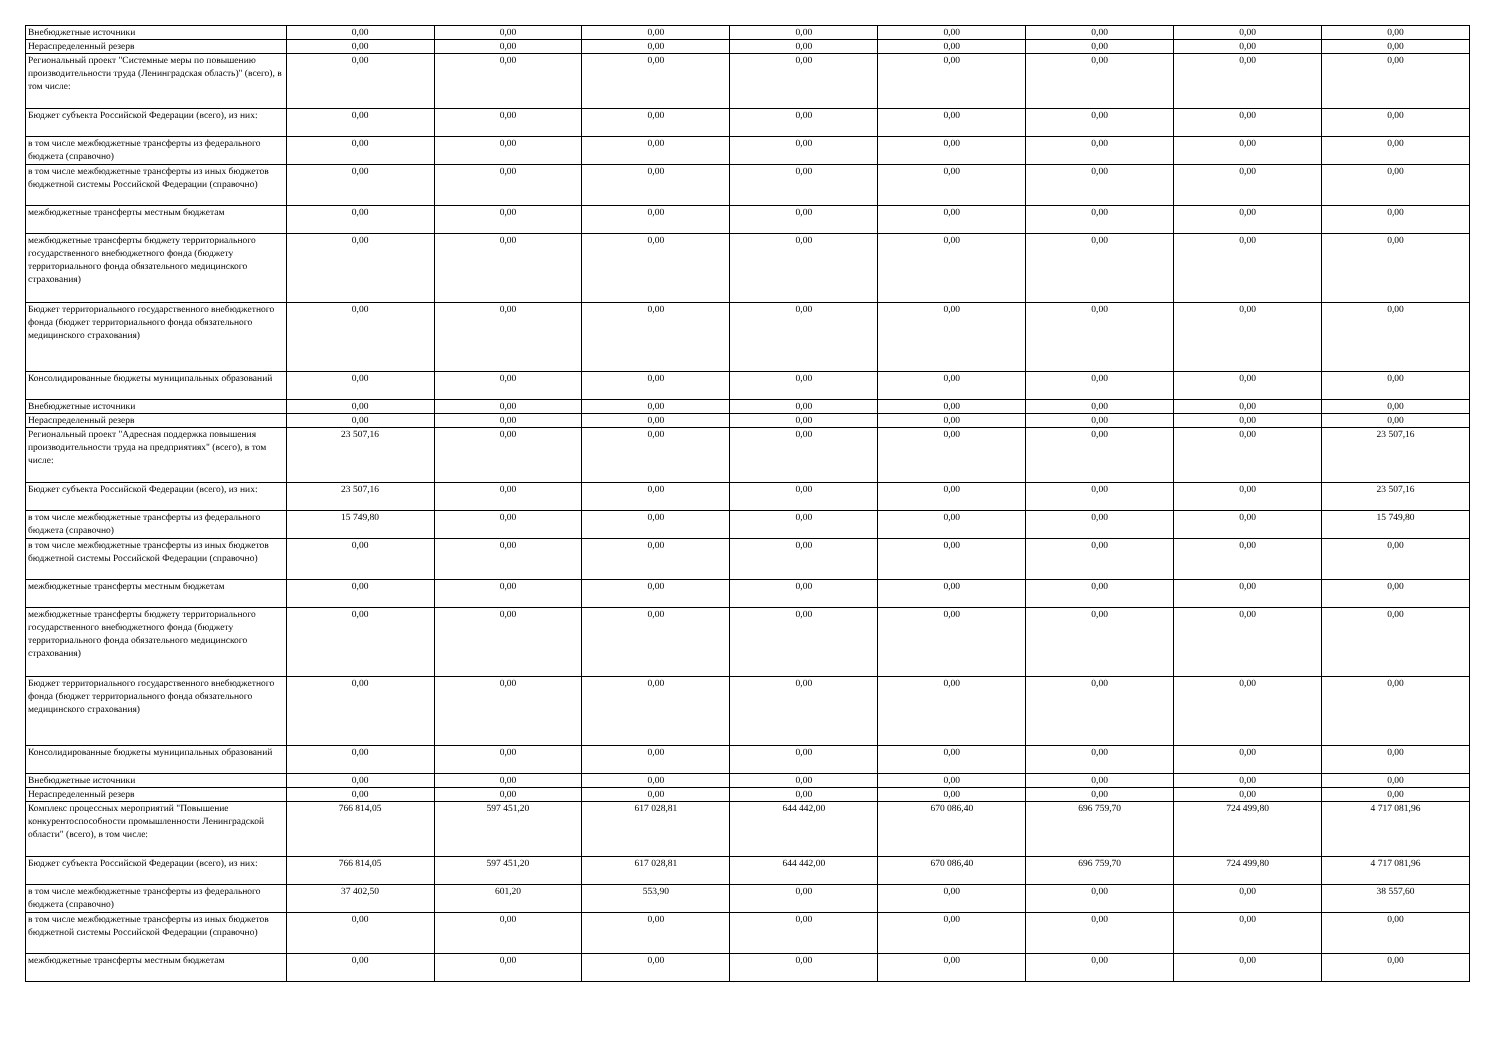| Внебюджетные источники | 0,00 | 0,00 | 0,00 | 0,00 | 0,00 | 0,00 | 0,00 | 0,00 |
| Нераспределенный резерв | 0,00 | 0,00 | 0,00 | 0,00 | 0,00 | 0,00 | 0,00 | 0,00 |
| Региональный проект "Системные меры по повышению производительности труда (Ленинградская область)" (всего), в том числе: | 0,00 | 0,00 | 0,00 | 0,00 | 0,00 | 0,00 | 0,00 | 0,00 |
| Бюджет субъекта Российской Федерации (всего), из них: | 0,00 | 0,00 | 0,00 | 0,00 | 0,00 | 0,00 | 0,00 | 0,00 |
| в том числе межбюджетные трансферты из федерального бюджета (справочно) | 0,00 | 0,00 | 0,00 | 0,00 | 0,00 | 0,00 | 0,00 | 0,00 |
| в том числе межбюджетные трансферты из иных бюджетов бюджетной системы Российской Федерации (справочно) | 0,00 | 0,00 | 0,00 | 0,00 | 0,00 | 0,00 | 0,00 | 0,00 |
| межбюджетные трансферты местным бюджетам | 0,00 | 0,00 | 0,00 | 0,00 | 0,00 | 0,00 | 0,00 | 0,00 |
| межбюджетные трансферты бюджету территориального государственного внебюджетного фонда (бюджету территориального фонда обязательного медицинского страхования) | 0,00 | 0,00 | 0,00 | 0,00 | 0,00 | 0,00 | 0,00 | 0,00 |
| Бюджет территориального государственного внебюджетного фонда (бюджет территориального фонда обязательного медицинского страхования) | 0,00 | 0,00 | 0,00 | 0,00 | 0,00 | 0,00 | 0,00 | 0,00 |
| Консолидированные бюджеты муниципальных образований | 0,00 | 0,00 | 0,00 | 0,00 | 0,00 | 0,00 | 0,00 | 0,00 |
| Внебюджетные источники | 0,00 | 0,00 | 0,00 | 0,00 | 0,00 | 0,00 | 0,00 | 0,00 |
| Нераспределенный резерв | 0,00 | 0,00 | 0,00 | 0,00 | 0,00 | 0,00 | 0,00 | 0,00 |
| Региональный проект "Адресная поддержка повышения производительности труда на предприятиях" (всего), в том числе: | 23 507,16 | 0,00 | 0,00 | 0,00 | 0,00 | 0,00 | 0,00 | 23 507,16 |
| Бюджет субъекта Российской Федерации (всего), из них: | 23 507,16 | 0,00 | 0,00 | 0,00 | 0,00 | 0,00 | 0,00 | 23 507,16 |
| в том числе межбюджетные трансферты из федерального бюджета (справочно) | 15 749,80 | 0,00 | 0,00 | 0,00 | 0,00 | 0,00 | 0,00 | 15 749,80 |
| в том числе межбюджетные трансферты из иных бюджетов бюджетной системы Российской Федерации (справочно) | 0,00 | 0,00 | 0,00 | 0,00 | 0,00 | 0,00 | 0,00 | 0,00 |
| межбюджетные трансферты местным бюджетам | 0,00 | 0,00 | 0,00 | 0,00 | 0,00 | 0,00 | 0,00 | 0,00 |
| межбюджетные трансферты бюджету территориального государственного внебюджетного фонда (бюджету территориального фонда обязательного медицинского страхования) | 0,00 | 0,00 | 0,00 | 0,00 | 0,00 | 0,00 | 0,00 | 0,00 |
| Бюджет территориального государственного внебюджетного фонда (бюджет территориального фонда обязательного медицинского страхования) | 0,00 | 0,00 | 0,00 | 0,00 | 0,00 | 0,00 | 0,00 | 0,00 |
| Консолидированные бюджеты муниципальных образований | 0,00 | 0,00 | 0,00 | 0,00 | 0,00 | 0,00 | 0,00 | 0,00 |
| Внебюджетные источники | 0,00 | 0,00 | 0,00 | 0,00 | 0,00 | 0,00 | 0,00 | 0,00 |
| Нераспределенный резерв | 0,00 | 0,00 | 0,00 | 0,00 | 0,00 | 0,00 | 0,00 | 0,00 |
| Комплекс процессных мероприятий "Повышение конкурентоспособности промышленности Ленинградской области" (всего), в том числе: | 766 814,05 | 597 451,20 | 617 028,81 | 644 442,00 | 670 086,40 | 696 759,70 | 724 499,80 | 4 717 081,96 |
| Бюджет субъекта Российской Федерации (всего), из них: | 766 814,05 | 597 451,20 | 617 028,81 | 644 442,00 | 670 086,40 | 696 759,70 | 724 499,80 | 4 717 081,96 |
| в том числе межбюджетные трансферты из федерального бюджета (справочно) | 37 402,50 | 601,20 | 553,90 | 0,00 | 0,00 | 0,00 | 0,00 | 38 557,60 |
| в том числе межбюджетные трансферты из иных бюджетов бюджетной системы Российской Федерации (справочно) | 0,00 | 0,00 | 0,00 | 0,00 | 0,00 | 0,00 | 0,00 | 0,00 |
| межбюджетные трансферты местным бюджетам | 0,00 | 0,00 | 0,00 | 0,00 | 0,00 | 0,00 | 0,00 | 0,00 |